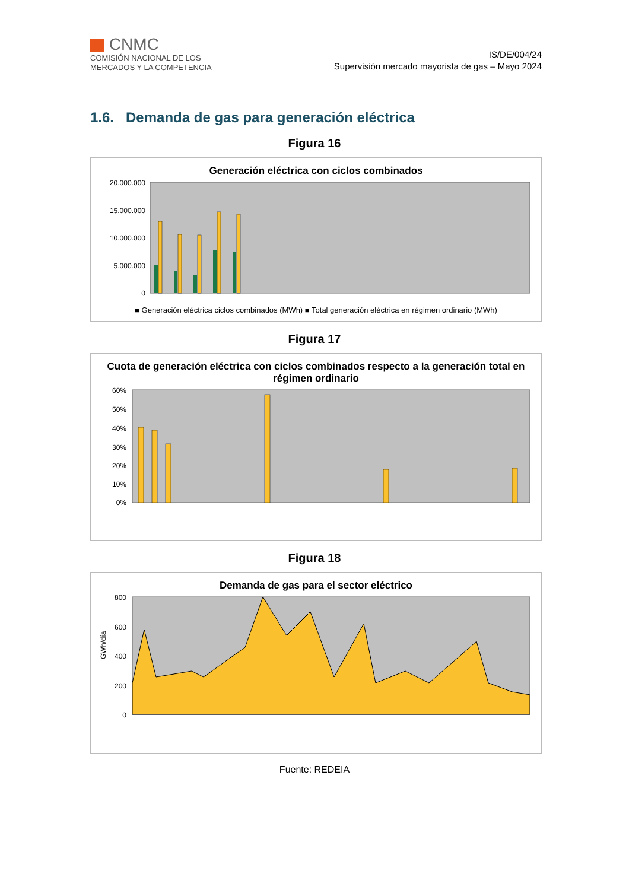CNMC
COMISIÓN NACIONAL DE LOS
MERCADOS Y LA COMPETENCIA
IS/DE/004/24
Supervisión mercado mayorista de gas – Mayo 2024
1.6. Demanda de gas para generación eléctrica
Figura 16
Generación eléctrica con ciclos combinados
20.000.000
15.000.000
10.000.000
5.000.000
0
■ Generación eléctrica ciclos combinados (MWh) ■ Total generación eléctrica en régimen ordinario (MWh)
Figura 17
Cuota de generación eléctrica con ciclos combinados respecto a la generación total en régimen ordinario
60%
50%
40%
30%
20%
10%
0%
Figura 18
Demanda de gas para el sector eléctrico
GWh/día
800
600
400
200
0
Fuente: REDEIA